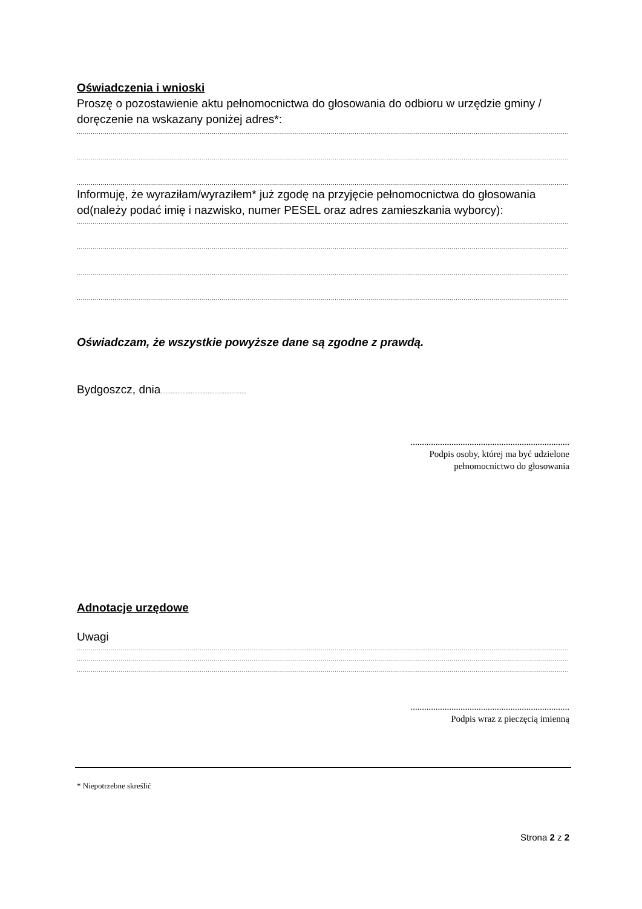Oświadczenia i wnioski
Proszę o pozostawienie aktu pełnomocnictwa do głosowania do odbioru w urzędzie gminy / doręczenie na wskazany poniżej adres*:
........................................................................................................................................................................................................................................................
........................................................................................................................................................................................................................................................
........................................................................................................................................................................................................................................................
Informuję, że wyraziłam/wyraziłem* już zgodę na przyjęcie pełnomocnictwa do głosowania od(należy podać imię i nazwisko, numer PESEL oraz adres zamieszkania wyborcy):
........................................................................................................................................................................................................................................................
........................................................................................................................................................................................................................................................
........................................................................................................................................................................................................................................................
........................................................................................................................................................................................................................................................
Oświadczam, że wszystkie powyższe dane są zgodne z prawdą.
Bydgoszcz, dnia...................................................
......................................................................
Podpis osoby, której ma być udzielone
pełnomocnictwo do głosowania
Adnotacje urzędowe
Uwagi
........................................................................................................................................................................................................................................................
........................................................................................................................................................................................................................................................
........................................................................................................................................................................................................................................................
......................................................................
Podpis wraz z pieczęcią imienną
* Niepotrzebne skreślić
Strona 2 z 2